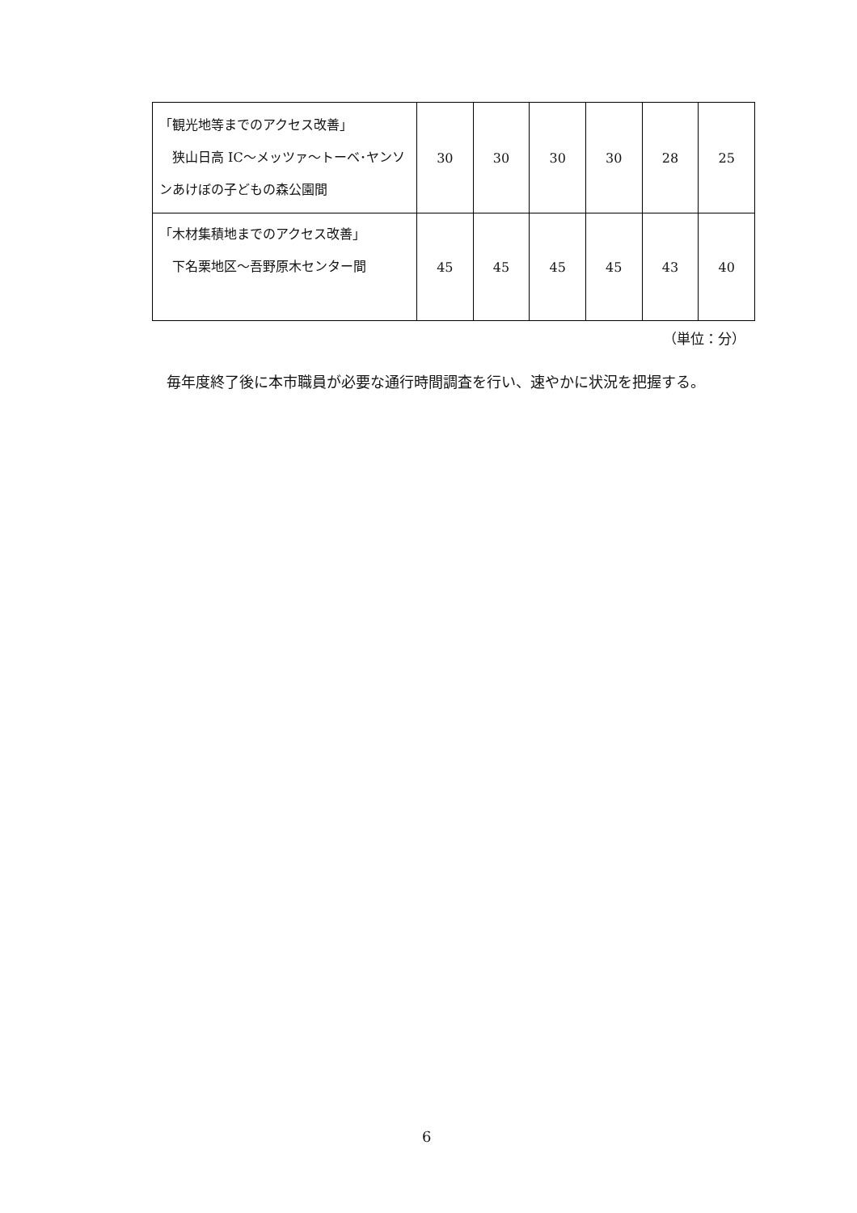| 「観光地等までのアクセス改善」 狭山日高 IC～メッツァ～トーベ･ヤンソンあけぼの子どもの森公園間 | 30 | 30 | 30 | 30 | 28 | 25 |
| 「木材集積地までのアクセス改善」 下名栗地区～吾野原木センター間 | 45 | 45 | 45 | 45 | 43 | 40 |
（単位：分）
毎年度終了後に本市職員が必要な通行時間調査を行い、速やかに状況を把握する。
6